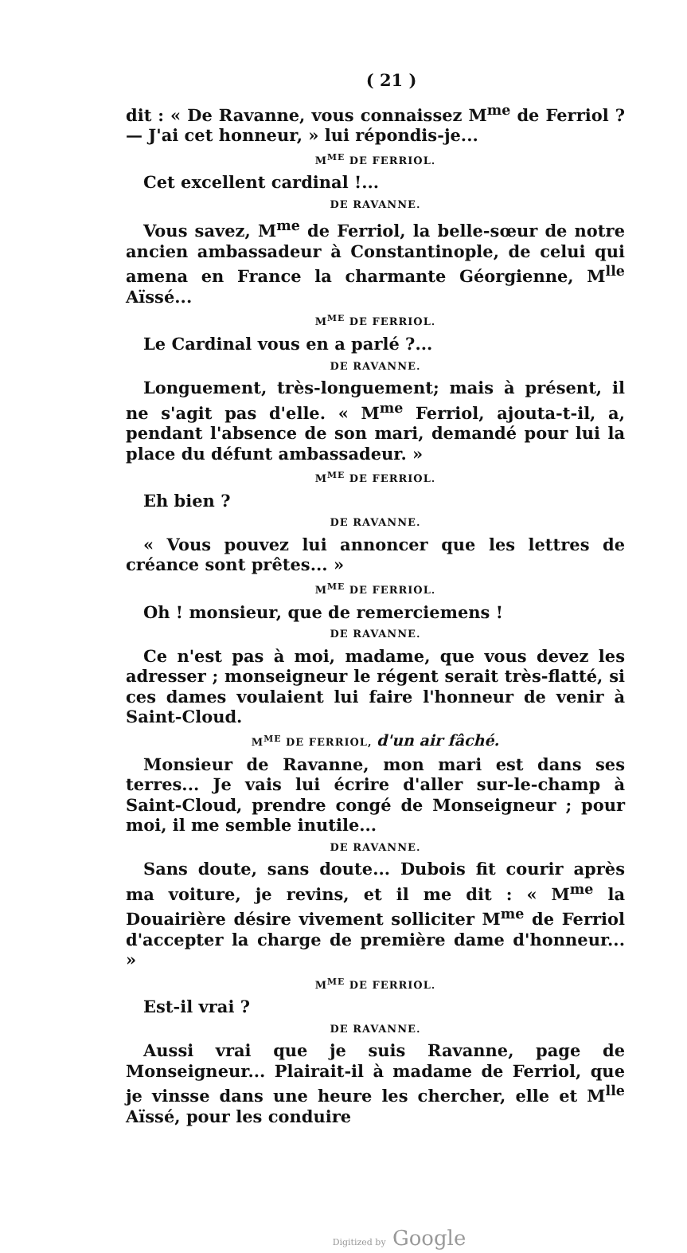( 21 )
dit : « De Ravanne, vous connaissez M<sup>me</sup> de Ferriol ? — J'ai cet honneur, » lui répondis-je...
M<sup>ME</sup> DE FERRIOL.
Cet excellent cardinal !...
DE RAVANNE.
Vous savez, M<sup>me</sup> de Ferriol, la belle-sœur de notre ancien ambassadeur à Constantinople, de celui qui amena en France la charmante Géorgienne, M<sup>lle</sup> Aïssé...
M<sup>ME</sup> DE FERRIOL.
Le Cardinal vous en a parlé ?...
DE RAVANNE.
Longuement, très-longuement; mais à présent, il ne s'agit pas d'elle. « M<sup>me</sup> Ferriol, ajouta-t-il, a, pendant l'absence de son mari, demandé pour lui la place du défunt ambassadeur. »
M<sup>ME</sup> DE FERRIOL.
Eh bien ?
DE RAVANNE.
« Vous pouvez lui annoncer que les lettres de créance sont prêtes... »
M<sup>ME</sup> DE FERRIOL.
Oh ! monsieur, que de remerciemens !
DE RAVANNE.
Ce n'est pas à moi, madame, que vous devez les adresser ; monseigneur le régent serait très-flatté, si ces dames voulaient lui faire l'honneur de venir à Saint-Cloud.
M<sup>ME</sup> DE FERRIOL, d'un air fâché.
Monsieur de Ravanne, mon mari est dans ses terres... Je vais lui écrire d'aller sur-le-champ à Saint-Cloud, prendre congé de Monseigneur ; pour moi, il me semble inutile...
DE RAVANNE.
Sans doute, sans doute... Dubois fit courir après ma voiture, je revins, et il me dit : « M<sup>me</sup> la Douairière désire vivement solliciter M<sup>me</sup> de Ferriol d'accepter la charge de première dame d'honneur... »
M<sup>ME</sup> DE FERRIOL.
Est-il vrai ?
DE RAVANNE.
Aussi vrai que je suis Ravanne, page de Monseigneur... Plairait-il à madame de Ferriol, que je vinsse dans une heure les chercher, elle et M<sup>lle</sup> Aïssé, pour les conduire
Digitized by Google